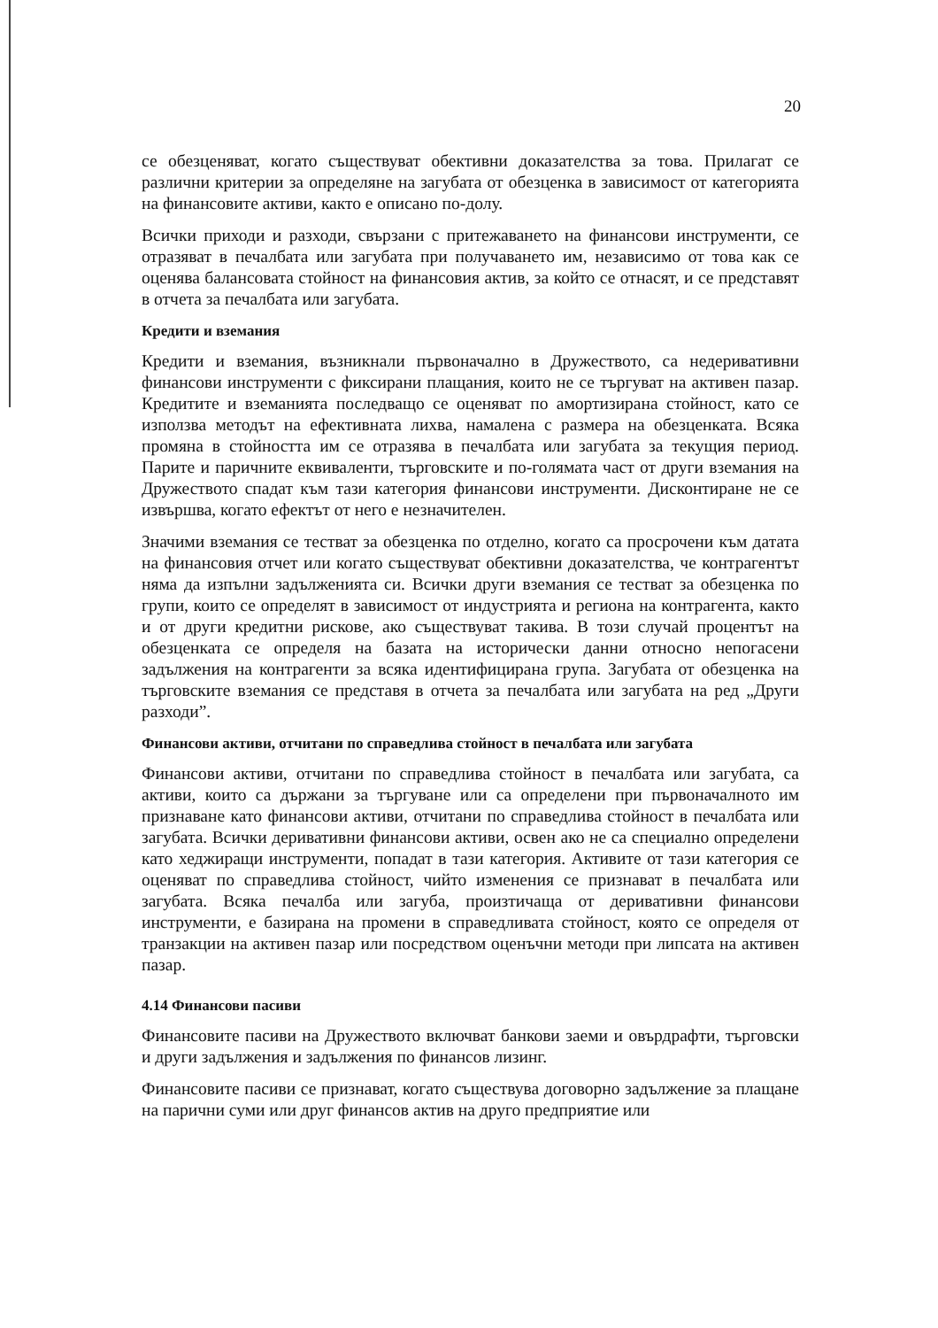20
се обезценяват, когато съществуват обективни доказателства за това. Прилагат се различни критерии за определяне на загубата от обезценка в зависимост от категорията на финансовите активи, както е описано по-долу.
Всички приходи и разходи, свързани с притежаването на финансови инструменти, се отразяват в печалбата или загубата при получаването им, независимо от това как се оценява балансовата стойност на финансовия актив, за който се отнасят, и се представят в отчета за печалбата или загубата.
Кредити и вземания
Кредити и вземания, възникнали първоначално в Дружеството, са недеривативни финансови инструменти с фиксирани плащания, които не се търгуват на активен пазар. Кредитите и вземанията последващо се оценяват по амортизирана стойност, като се използва методът на ефективната лихва, намалена с размера на обезценката. Всяка промяна в стойността им се отразява в печалбата или загубата за текущия период. Парите и паричните еквиваленти, търговските и по-голямата част от други вземания на Дружеството спадат към тази категория финансови инструменти. Дисконтиране не се извършва, когато ефектът от него е незначителен.
Значими вземания се тестват за обезценка по отделно, когато са просрочени към датата на финансовия отчет или когато съществуват обективни доказателства, че контрагентът няма да изпълни задълженията си. Всички други вземания се тестват за обезценка по групи, които се определят в зависимост от индустрията и региона на контрагента, както и от други кредитни рискове, ако съществуват такива. В този случай процентът на обезценката се определя на базата на исторически данни относно непогасени задължения на контрагенти за всяка идентифицирана група. Загубата от обезценка на търговските вземания се представя в отчета за печалбата или загубата на ред „Други разходи”.
Финансови активи, отчитани по справедлива стойност в печалбата или загубата
Финансови активи, отчитани по справедлива стойност в печалбата или загубата, са активи, които са държани за търгуване или са определени при първоначалното им признаване като финансови активи, отчитани по справедлива стойност в печалбата или загубата. Всички деривативни финансови активи, освен ако не са специално определени като хеджиращи инструменти, попадат в тази категория. Активите от тази категория се оценяват по справедлива стойност, чийто изменения се признават в печалбата или загубата. Всяка печалба или загуба, произтичаща от деривативни финансови инструменти, е базирана на промени в справедливата стойност, която се определя от транзакции на активен пазар или посредством оценъчни методи при липсата на активен пазар.
4.14 Финансови пасиви
Финансовите пасиви на Дружеството включват банкови заеми и овърдрафти, търговски и други задължения и задължения по финансов лизинг.
Финансовите пасиви се признават, когато съществува договорно задължение за плащане на парични суми или друг финансов актив на друго предприятие или